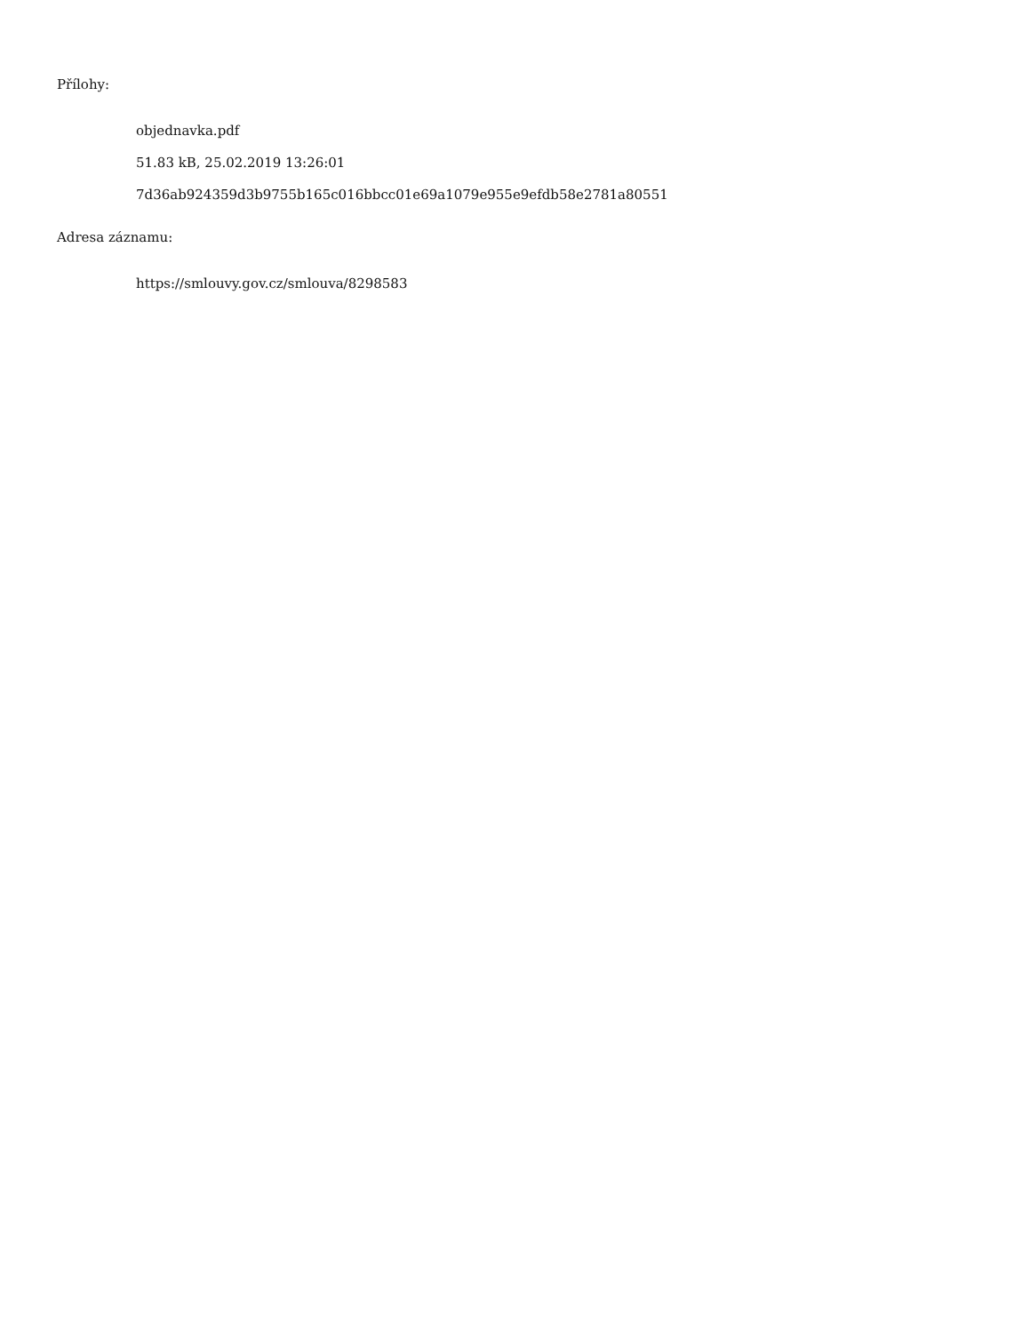Přílohy:
objednavka.pdf
51.83 kB, 25.02.2019 13:26:01
7d36ab924359d3b9755b165c016bbcc01e69a1079e955e9efdb58e2781a80551
Adresa záznamu:
https://smlouvy.gov.cz/smlouva/8298583